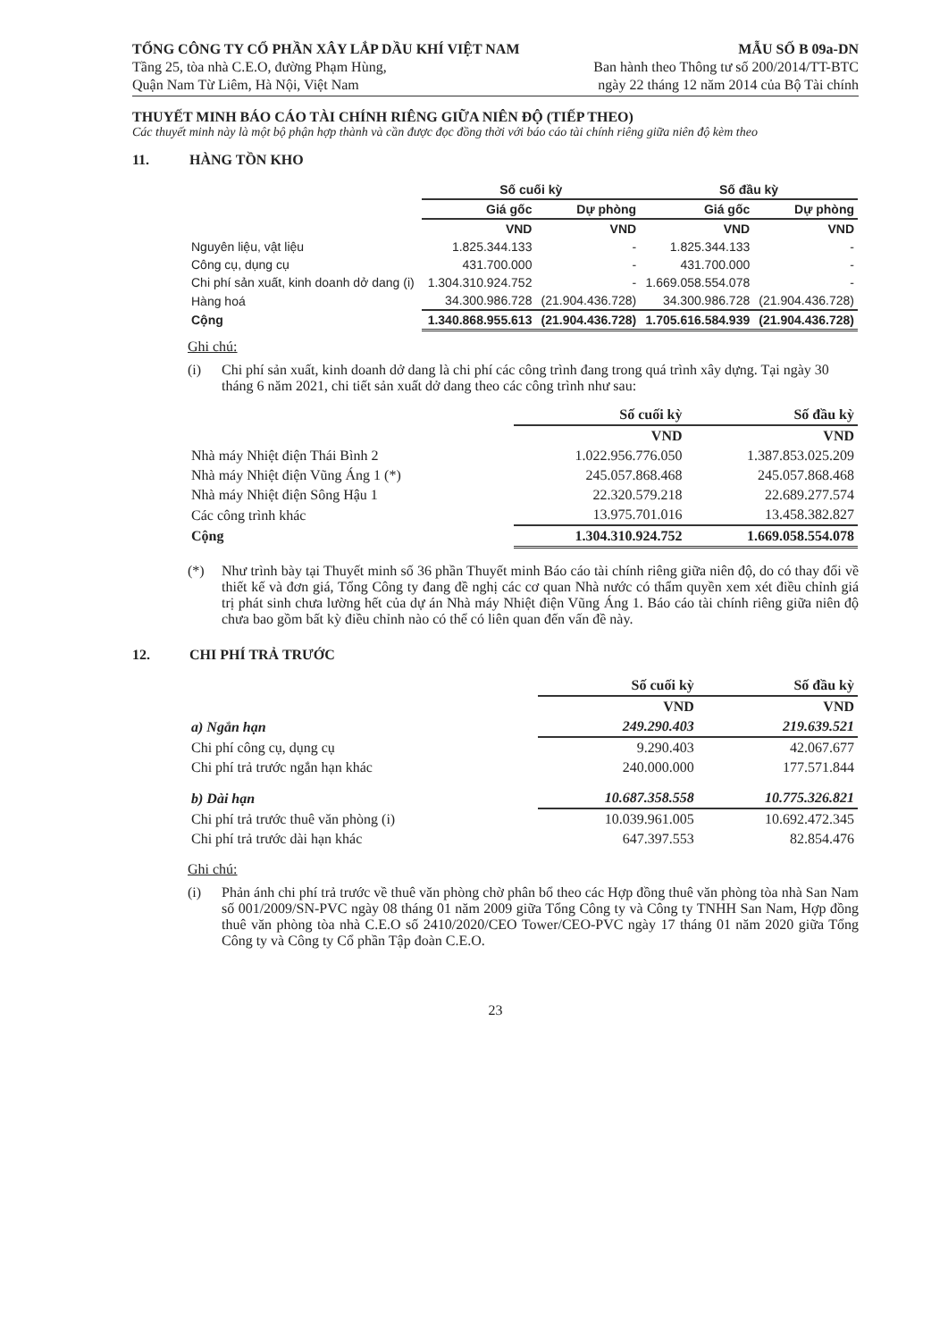TỔNG CÔNG TY CỔ PHẦN XÂY LẮP DẦU KHÍ VIỆT NAM
Tầng 25, tòa nhà C.E.O, đường Phạm Hùng,
Quận Nam Từ Liêm, Hà Nội, Việt Nam
MẪU SỐ B 09a-DN
Ban hành theo Thông tư số 200/2014/TT-BTC
ngày 22 tháng 12 năm 2014 của Bộ Tài chính
THUYẾT MINH BÁO CÁO TÀI CHÍNH RIÊNG GIỮA NIÊN ĐỘ (TIẾP THEO)
Các thuyết minh này là một bộ phận hợp thành và cần được đọc đồng thời với báo cáo tài chính riêng giữa niên độ kèm theo
11. HÀNG TỒN KHO
| | Số cuối kỳ | | Số đầu kỳ | |
| --- | --- | --- | --- | --- |
| | Giá gốc | Dự phòng | Giá gốc | Dự phòng |
| | VND | VND | VND | VND |
| Nguyên liệu, vật liệu | 1.825.344.133 | - | 1.825.344.133 | - |
| Công cụ, dụng cụ | 431.700.000 | - | 431.700.000 | - |
| Chi phí sản xuất, kinh doanh dở dang (i) | 1.304.310.924.752 | - | 1.669.058.554.078 | - |
| Hàng hoá | 34.300.986.728 | (21.904.436.728) | 34.300.986.728 | (21.904.436.728) |
| Cộng | 1.340.868.955.613 | (21.904.436.728) | 1.705.616.584.939 | (21.904.436.728) |
Ghi chú:
(i) Chi phí sản xuất, kinh doanh dở dang là chi phí các công trình đang trong quá trình xây dựng. Tại ngày 30 tháng 6 năm 2021, chi tiết sản xuất dở dang theo các công trình như sau:
| | Số cuối kỳ | Số đầu kỳ |
| --- | --- | --- |
| | VND | VND |
| Nhà máy Nhiệt điện Thái Bình 2 | 1.022.956.776.050 | 1.387.853.025.209 |
| Nhà máy Nhiệt điện Vũng Áng 1 (*) | 245.057.868.468 | 245.057.868.468 |
| Nhà máy Nhiệt điện Sông Hậu 1 | 22.320.579.218 | 22.689.277.574 |
| Các công trình khác | 13.975.701.016 | 13.458.382.827 |
| Cộng | 1.304.310.924.752 | 1.669.058.554.078 |
(*) Như trình bày tại Thuyết minh số 36 phần Thuyết minh Báo cáo tài chính riêng giữa niên độ, do có thay đổi về thiết kế và đơn giá, Tổng Công ty đang đề nghị các cơ quan Nhà nước có thẩm quyền xem xét điều chỉnh giá trị phát sinh chưa lường hết của dự án Nhà máy Nhiệt điện Vũng Áng 1. Báo cáo tài chính riêng giữa niên độ chưa bao gồm bất kỳ điều chỉnh nào có thể có liên quan đến vấn đề này.
12. CHI PHÍ TRẢ TRƯỚC
| | Số cuối kỳ | Số đầu kỳ |
| --- | --- | --- |
| | VND | VND |
| a) Ngắn hạn | 249.290.403 | 219.639.521 |
| Chi phí công cụ, dụng cụ | 9.290.403 | 42.067.677 |
| Chi phí trả trước ngắn hạn khác | 240.000.000 | 177.571.844 |
| b) Dài hạn | 10.687.358.558 | 10.775.326.821 |
| Chi phí trả trước thuê văn phòng (i) | 10.039.961.005 | 10.692.472.345 |
| Chi phí trả trước dài hạn khác | 647.397.553 | 82.854.476 |
Ghi chú:
(i) Phản ánh chi phí trả trước về thuê văn phòng chờ phân bổ theo các Hợp đồng thuê văn phòng tòa nhà San Nam số 001/2009/SN-PVC ngày 08 tháng 01 năm 2009 giữa Tổng Công ty và Công ty TNHH San Nam, Hợp đồng thuê văn phòng tòa nhà C.E.O số 2410/2020/CEO Tower/CEO-PVC ngày 17 tháng 01 năm 2020 giữa Tổng Công ty và Công ty Cổ phần Tập đoàn C.E.O.
23